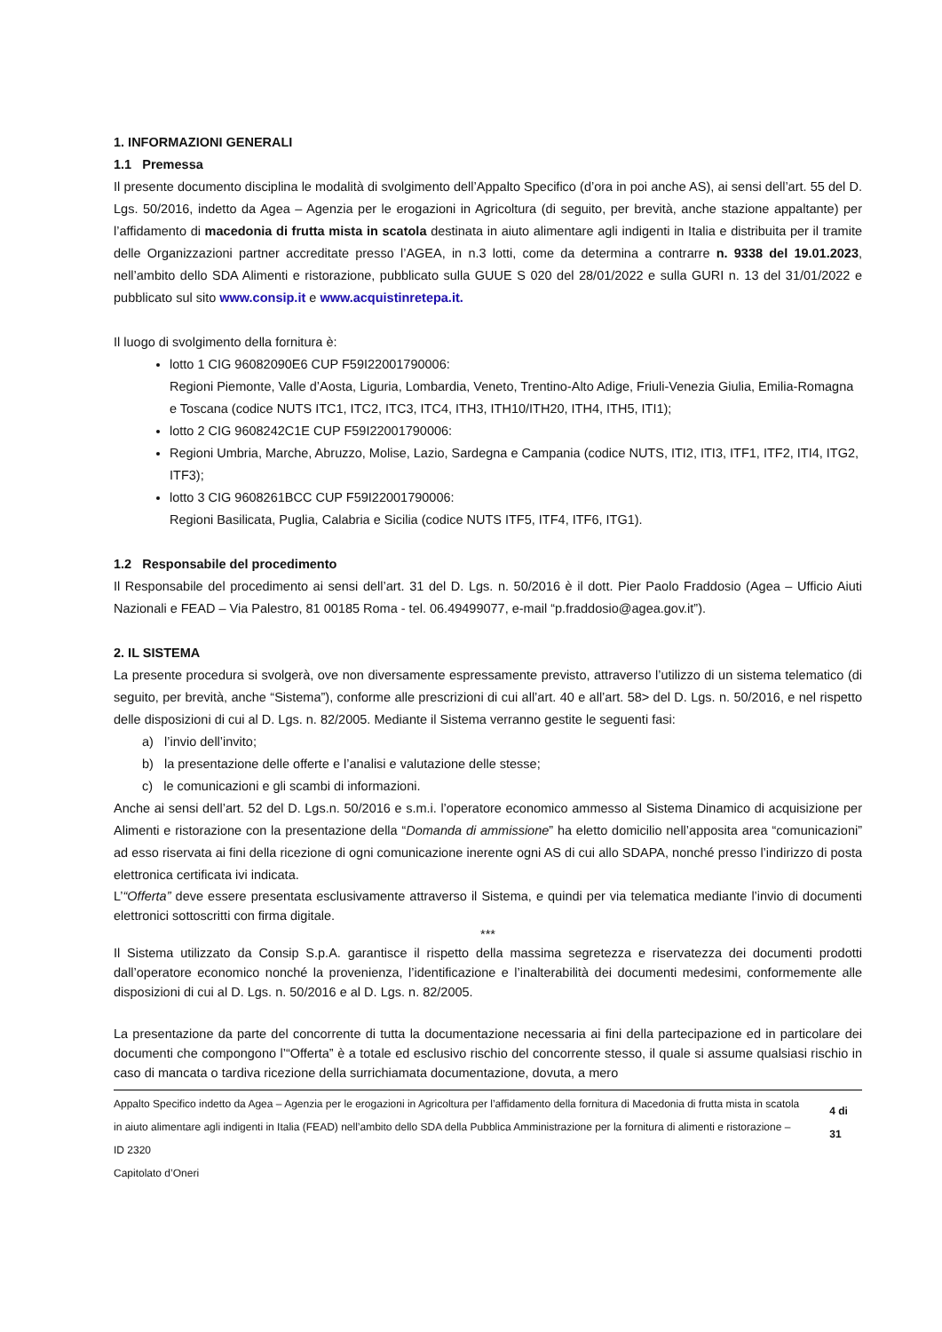1. INFORMAZIONI GENERALI
1.1 Premessa
Il presente documento disciplina le modalità di svolgimento dell’Appalto Specifico (d’ora in poi anche AS), ai sensi dell’art. 55 del D. Lgs. 50/2016, indetto da Agea – Agenzia per le erogazioni in Agricoltura (di seguito, per brevità, anche stazione appaltante) per l’affidamento di macedonia di frutta mista in scatola destinata in aiuto alimentare agli indigenti in Italia e distribuita per il tramite delle Organizzazioni partner accreditate presso l’AGEA, in n.3 lotti, come da determina a contrarre n. 9338 del 19.01.2023, nell’ambito dello SDA Alimenti e ristorazione, pubblicato sulla GUUE S 020 del 28/01/2022 e sulla GURI n. 13 del 31/01/2022 e pubblicato sul sito www.consip.it e www.acquistinretepa.it.
Il luogo di svolgimento della fornitura è:
lotto 1 CIG 96082090E6 CUP F59I22001790006:
Regioni Piemonte, Valle d’Aosta, Liguria, Lombardia, Veneto, Trentino-Alto Adige, Friuli-Venezia Giulia, Emilia-Romagna e Toscana (codice NUTS ITC1, ITC2, ITC3, ITC4, ITH3, ITH10/ITH20, ITH4, ITH5, ITI1);
lotto 2 CIG 9608242C1E CUP F59I22001790006:
Regioni Umbria, Marche, Abruzzo, Molise, Lazio, Sardegna e Campania (codice NUTS, ITI2, ITI3, ITF1, ITF2, ITI4, ITG2, ITF3);
lotto 3 CIG 9608261BCC CUP F59I22001790006:
Regioni Basilicata, Puglia, Calabria e Sicilia (codice NUTS ITF5, ITF4, ITF6, ITG1).
1.2 Responsabile del procedimento
Il Responsabile del procedimento ai sensi dell’art. 31 del D. Lgs. n. 50/2016 è il dott. Pier Paolo Fraddosio (Agea – Ufficio Aiuti Nazionali e FEAD – Via Palestro, 81 00185 Roma - tel. 06.49499077, e-mail “p.fraddosio@agea.gov.it”).
2. IL SISTEMA
La presente procedura si svolgerà, ove non diversamente espressamente previsto, attraverso l’utilizzo di un sistema telematico (di seguito, per brevità, anche “Sistema”), conforme alle prescrizioni di cui all’art. 40 e all’art. 58> del D. Lgs. n. 50/2016, e nel rispetto delle disposizioni di cui al D. Lgs. n. 82/2005. Mediante il Sistema verranno gestite le seguenti fasi:
a) l’invio dell’invito;
b) la presentazione delle offerte e l’analisi e valutazione delle stesse;
c) le comunicazioni e gli scambi di informazioni.
Anche ai sensi dell’art. 52 del D. Lgs.n. 50/2016 e s.m.i. l’operatore economico ammesso al Sistema Dinamico di acquisizione per Alimenti e ristorazione con la presentazione della “Domanda di ammissione” ha eletto domicilio nell’apposita area “comunicazioni” ad esso riservata ai fini della ricezione di ogni comunicazione inerente ogni AS di cui allo SDAPA, nonché presso l’indirizzo di posta elettronica certificata ivi indicata.
L’“Offerta” deve essere presentata esclusivamente attraverso il Sistema, e quindi per via telematica mediante l’invio di documenti elettronici sottoscritti con firma digitale.
***
Il Sistema utilizzato da Consip S.p.A. garantisce il rispetto della massima segretezza e riservatezza dei documenti prodotti dall’operatore economico nonché la provenienza, l’identificazione e l’inalterabilità dei documenti medesimi, conformemente alle disposizioni di cui al D. Lgs. n. 50/2016 e al D. Lgs. n. 82/2005.
La presentazione da parte del concorrente di tutta la documentazione necessaria ai fini della partecipazione ed in particolare dei documenti che compongono l’“Offerta” è a totale ed esclusivo rischio del concorrente stesso, il quale si assume qualsiasi rischio in caso di mancata o tardiva ricezione della surrichiamata documentazione, dovuta, a mero
Appalto Specifico indetto da Agea – Agenzia per le erogazioni in Agricoltura per l’affidamento della fornitura di Macedonia di frutta mista in scatola in aiuto alimentare agli indigenti in Italia (FEAD) nell’ambito dello SDA della Pubblica Amministrazione per la fornitura di alimenti e ristorazione – ID 2320
Capitolato d’Oneri
4 di 31